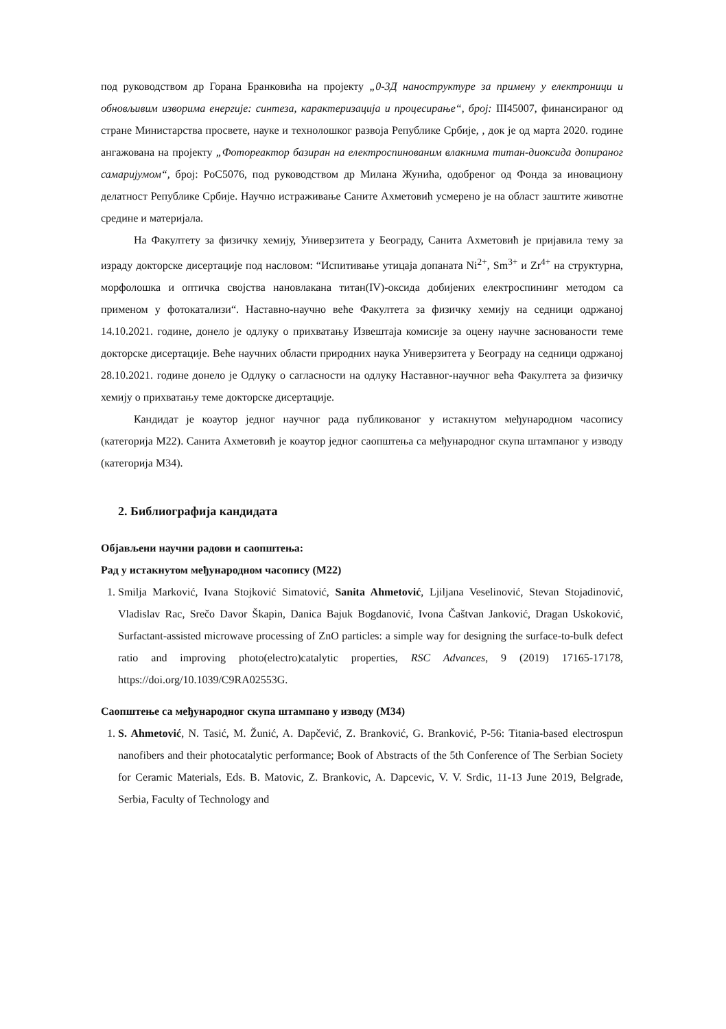под руководством др Горана Бранковића на пројекту „0-3Д наноструктуре за примену у електроници и обновљивим изворима енергије: синтеза, карактеризација и процесирање“, број: III45007, финансираног од стране Министарства просвете, науке и технолошког развоја Републике Србије, , док је од марта 2020. године ангажована на пројекту „Фотореактор базиран на електроспинованим влакнима титан-диоксида допираног самаријумом“, број: PoC5076, под руководством др Милана Жунића, одобреног од Фонда за иновациону делатност Републике Србије. Научно истраживање Саните Ахметовић усмерено је на област заштите животне средине и материјала.
На Факултету за физичку хемију, Универзитета у Београду, Санита Ахметовић је пријавила тему за израду докторске дисертације под насловом: “Испитивање утицаја допаната Ni<sup>2+</sup>, Sm<sup>3+</sup> и Zr<sup>4+</sup> на структурна, морфолошка и оптичка својства нановлакана титан(IV)-оксида добијених електроспининг методом са применом у фотокатализи“. Наставно-научно веће Факултета за физичку хемију на седници одржаној 14.10.2021. године, донело је одлуку о прихватању Извештаја комисије за оцену научне заснованости теме докторске дисертације. Веће научних области природних наука Универзитета у Београду на седници одржаној 28.10.2021. године донело је Одлуку о сагласности на одлуку Наставног-научног већа Факултета за физичку хемију о прихватању теме докторске дисертације.
Кандидат је коаутор једног научног рада публикованог у истакнутом међународном часопису (категорија М22). Санита Ахметовић је коаутор једног саопштења са међународног скупа штампаног у изводу (категорија М34).
2. Библиографија кандидата
Објављени научни радови и саопштења:
Рад у истакнутом међународном часопису (М22)
1. Smilja Marković, Ivana Stojković Simatović, Sanita Ahmetović, Ljiljana Veselinović, Stevan Stojadinović, Vladislav Rac, Srečo Davor Škapin, Danica Bajuk Bogdanović, Ivona Čaštvan Janković, Dragan Uskoković, Surfactant-assisted microwave processing of ZnO particles: a simple way for designing the surface-to-bulk defect ratio and improving photo(electro)catalytic properties, RSC Advances, 9 (2019) 17165-17178, https://doi.org/10.1039/C9RA02553G.
Саопштење са међународног скупа штампано у изводу (М34)
1. S. Ahmetović, N. Tasić, M. Žunić, A. Dapčević, Z. Branković, G. Branković, P-56: Titania-based electrospun nanofibers and their photocatalytic performance; Book of Abstracts of the 5th Conference of The Serbian Society for Ceramic Materials, Eds. B. Matovic, Z. Brankovic, A. Dapcevic, V. V. Srdic, 11-13 June 2019, Belgrade, Serbia, Faculty of Technology and